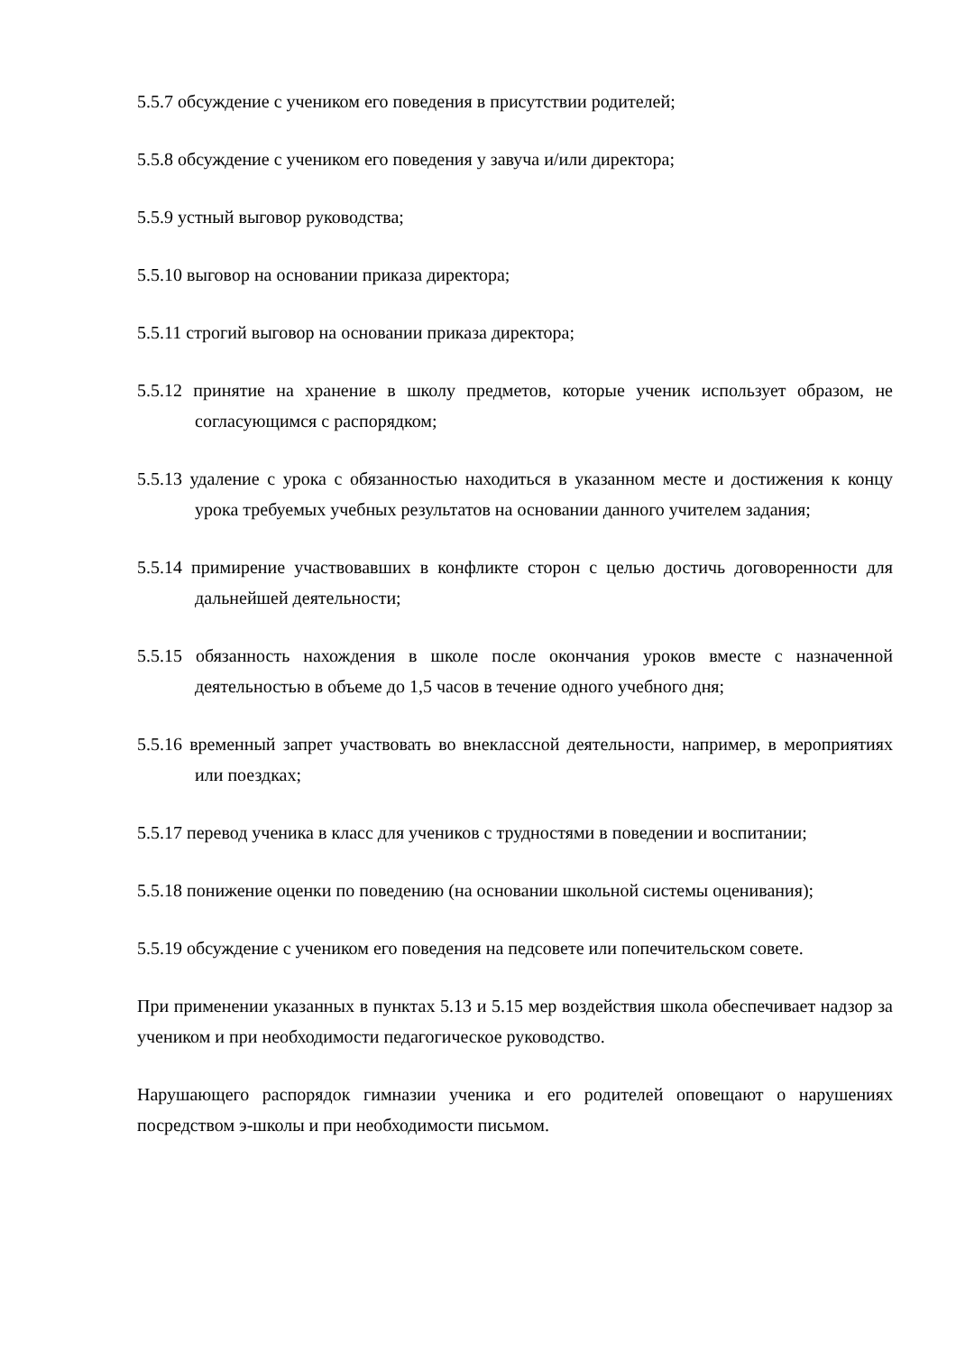5.5.7 обсуждение с учеником его поведения в присутствии родителей;
5.5.8 обсуждение с учеником его поведения у завуча и/или директора;
5.5.9 устный выговор руководства;
5.5.10 выговор на основании приказа директора;
5.5.11 строгий выговор на основании приказа директора;
5.5.12 принятие на хранение в школу предметов, которые ученик использует образом, не согласующимся с распорядком;
5.5.13 удаление с урока с обязанностью находиться в указанном месте и достижения к концу урока требуемых учебных результатов на основании данного учителем задания;
5.5.14 примирение участвовавших в конфликте сторон с целью достичь договоренности для дальнейшей деятельности;
5.5.15 обязанность нахождения в школе после окончания уроков вместе с назначенной деятельностью в объеме до 1,5 часов в течение одного учебного дня;
5.5.16 временный запрет участвовать во внеклассной деятельности, например, в мероприятиях или поездках;
5.5.17 перевод ученика в класс для учеников с трудностями в поведении и воспитании;
5.5.18 понижение оценки по поведению (на основании школьной системы оценивания);
5.5.19 обсуждение с учеником его поведения на педсовете или попечительском совете.
При применении указанных в пунктах 5.13 и 5.15 мер воздействия школа обеспечивает надзор за учеником и при необходимости педагогическое руководство.
Нарушающего распорядок гимназии ученика и его родителей оповещают о нарушениях посредством э-школы и при необходимости письмом.